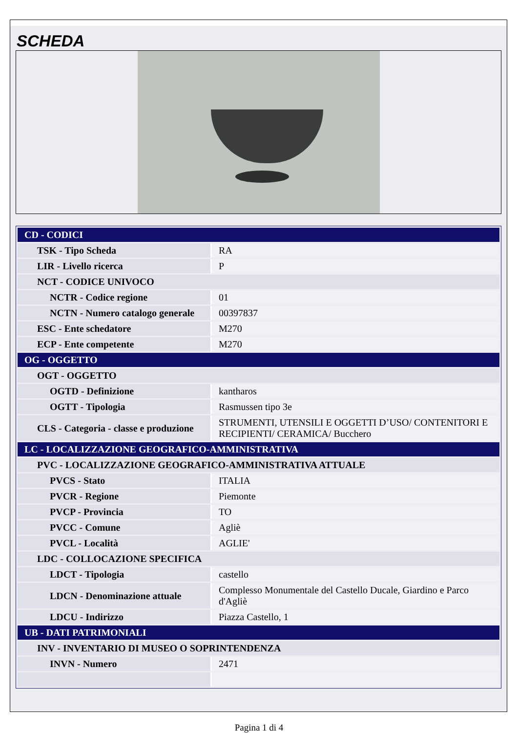SCHEDA
| CD - CODICI | |
| TSK - Tipo Scheda | RA |
| LIR - Livello ricerca | P |
| NCT - CODICE UNIVOCO | |
| NCTR - Codice regione | 01 |
| NCTN - Numero catalogo generale | 00397837 |
| ESC - Ente schedatore | M270 |
| ECP - Ente competente | M270 |
| OG - OGGETTO | |
| OGT - OGGETTO | |
| OGTD - Definizione | kantharos |
| OGTT - Tipologia | Rasmussen tipo 3e |
| CLS - Categoria - classe e produzione | STRUMENTI, UTENSILI E OGGETTI D’USO/ CONTENITORI E RECIPIENTI/ CERAMICA/ Bucchero |
| LC - LOCALIZZAZIONE GEOGRAFICO-AMMINISTRATIVA | |
| PVC - LOCALIZZAZIONE GEOGRAFICO-AMMINISTRATIVA ATTUALE | |
| PVCS - Stato | ITALIA |
| PVCR - Regione | Piemonte |
| PVCP - Provincia | TO |
| PVCC - Comune | Agliè |
| PVCL - Località | AGLIE' |
| LDC - COLLOCAZIONE SPECIFICA | |
| LDCT - Tipologia | castello |
| LDCN - Denominazione attuale | Complesso Monumentale del Castello Ducale, Giardino e Parco d'Agliè |
| LDCU - Indirizzo | Piazza Castello, 1 |
| UB - DATI PATRIMONIALI | |
| INV - INVENTARIO DI MUSEO O SOPRINTENDENZA | |
| INVN - Numero | 2471 |
Pagina 1 di 4